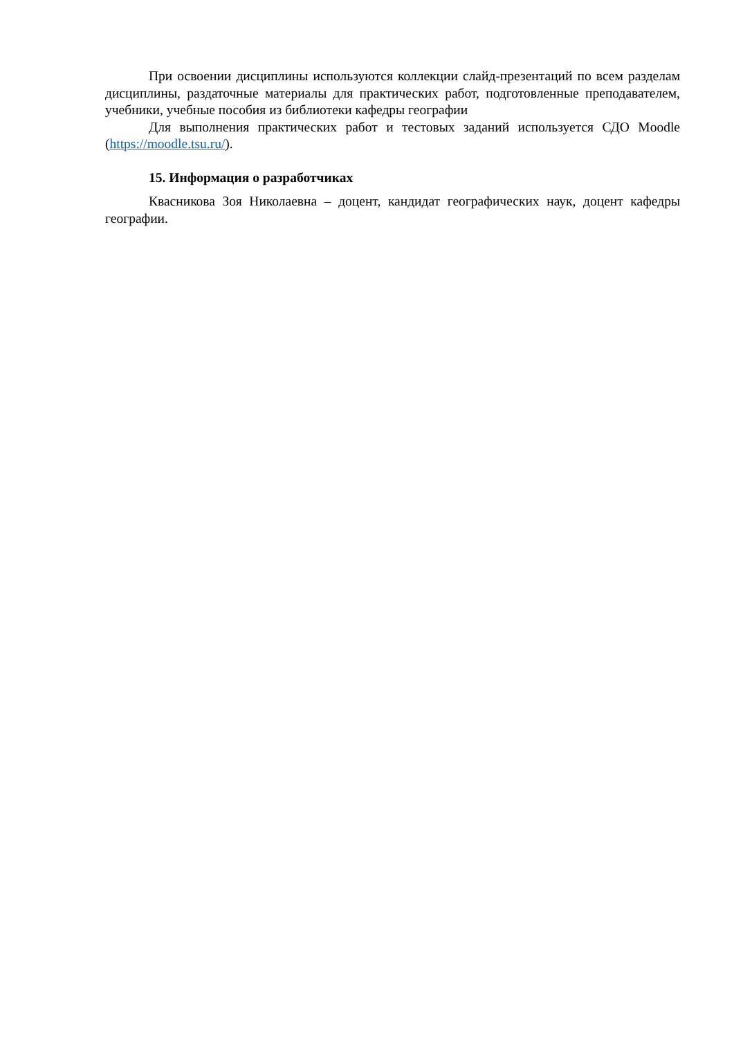При освоении дисциплины используются коллекции слайд-презентаций по всем разделам дисциплины, раздаточные материалы для практических работ, подготовленные преподавателем, учебники, учебные пособия из библиотеки кафедры географии
Для выполнения практических работ и тестовых заданий используется СДО Moodle (https://moodle.tsu.ru/).
15. Информация о разработчиках
Квасникова Зоя Николаевна – доцент, кандидат географических наук, доцент кафедры географии.